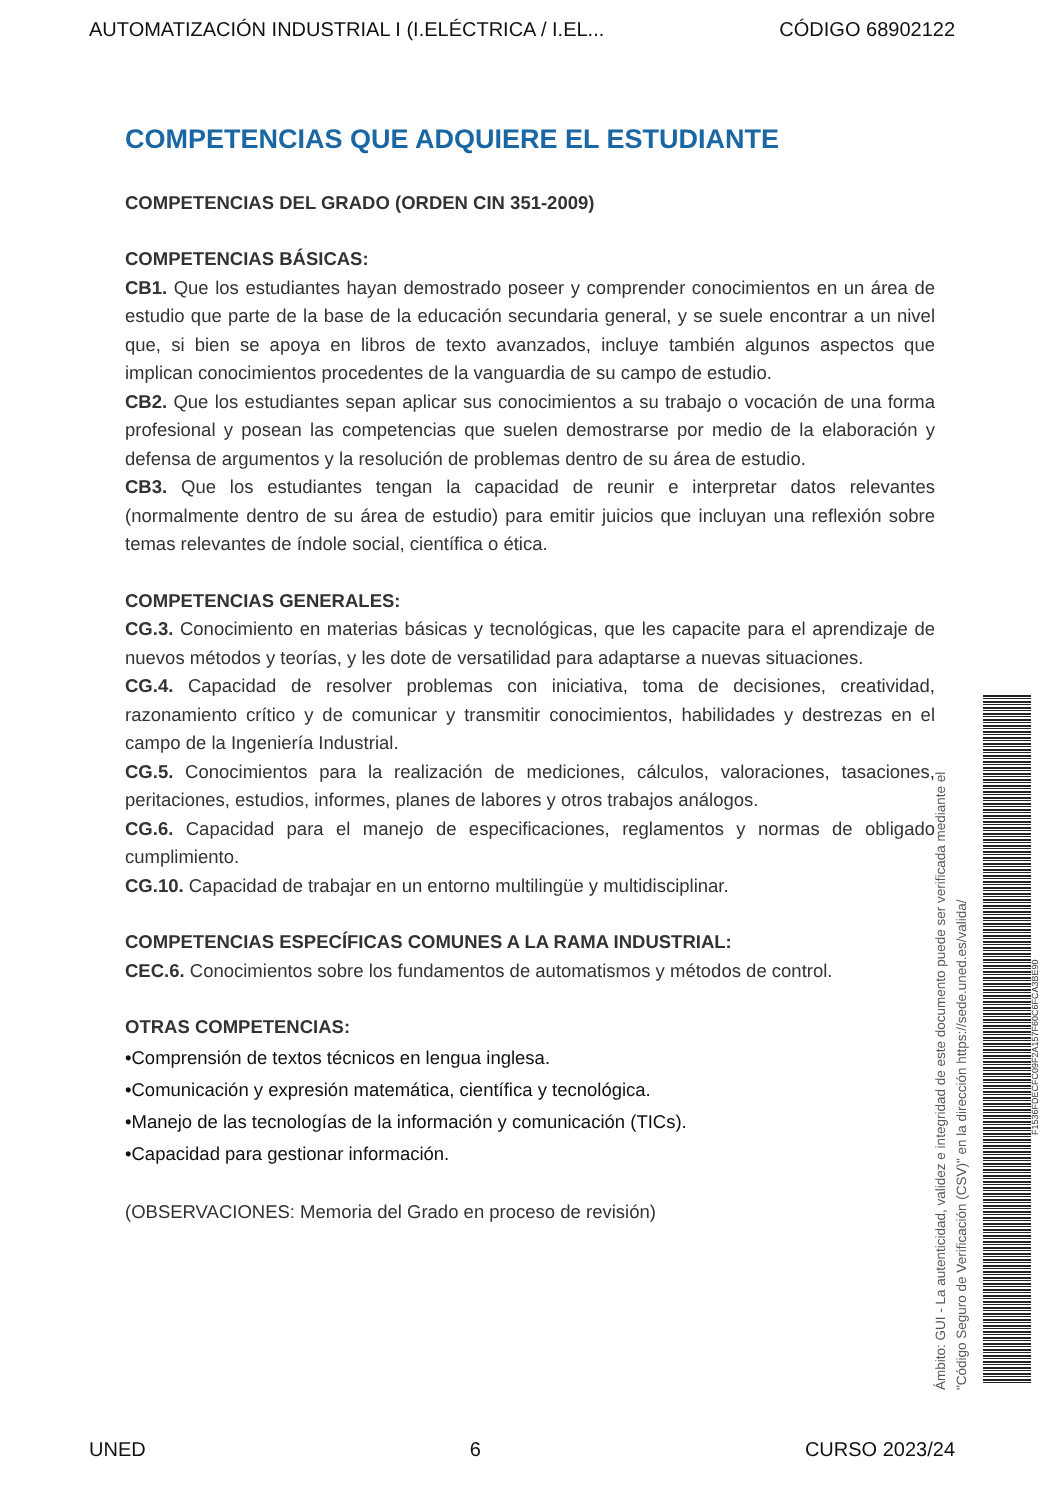AUTOMATIZACIÓN INDUSTRIAL I (I.ELÉCTRICA / I.EL... CÓDIGO 68902122
COMPETENCIAS QUE ADQUIERE EL ESTUDIANTE
COMPETENCIAS DEL GRADO (ORDEN CIN 351-2009)
COMPETENCIAS BÁSICAS:
CB1. Que los estudiantes hayan demostrado poseer y comprender conocimientos en un área de estudio que parte de la base de la educación secundaria general, y se suele encontrar a un nivel que, si bien se apoya en libros de texto avanzados, incluye también algunos aspectos que implican conocimientos procedentes de la vanguardia de su campo de estudio.
CB2. Que los estudiantes sepan aplicar sus conocimientos a su trabajo o vocación de una forma profesional y posean las competencias que suelen demostrarse por medio de la elaboración y defensa de argumentos y la resolución de problemas dentro de su área de estudio.
CB3. Que los estudiantes tengan la capacidad de reunir e interpretar datos relevantes (normalmente dentro de su área de estudio) para emitir juicios que incluyan una reflexión sobre temas relevantes de índole social, científica o ética.
COMPETENCIAS GENERALES:
CG.3. Conocimiento en materias básicas y tecnológicas, que les capacite para el aprendizaje de nuevos métodos y teorías, y les dote de versatilidad para adaptarse a nuevas situaciones.
CG.4. Capacidad de resolver problemas con iniciativa, toma de decisiones, creatividad, razonamiento crítico y de comunicar y transmitir conocimientos, habilidades y destrezas en el campo de la Ingeniería Industrial.
CG.5. Conocimientos para la realización de mediciones, cálculos, valoraciones, tasaciones, peritaciones, estudios, informes, planes de labores y otros trabajos análogos.
CG.6. Capacidad para el manejo de especificaciones, reglamentos y normas de obligado cumplimiento.
CG.10. Capacidad de trabajar en un entorno multilingüe y multidisciplinar.
COMPETENCIAS ESPECÍFICAS COMUNES A LA RAMA INDUSTRIAL:
CEC.6. Conocimientos sobre los fundamentos de automatismos y métodos de control.
OTRAS COMPETENCIAS:
•Comprensión de textos técnicos en lengua inglesa.
•Comunicación y expresión matemática, científica y tecnológica.
•Manejo de las tecnologías de la información y comunicación (TICs).
•Capacidad para gestionar información.
(OBSERVACIONES: Memoria del Grado en proceso de revisión)
Ámbito: GUI - La autenticidad, validez e integridad de este documento puede ser verificada mediante el
"Código Seguro de Verificación (CSV)" en la dirección https://sede.uned.es/valida/
F1536FDECFC09F2A157F60C6FCA3BE90
UNED 6 CURSO 2023/24